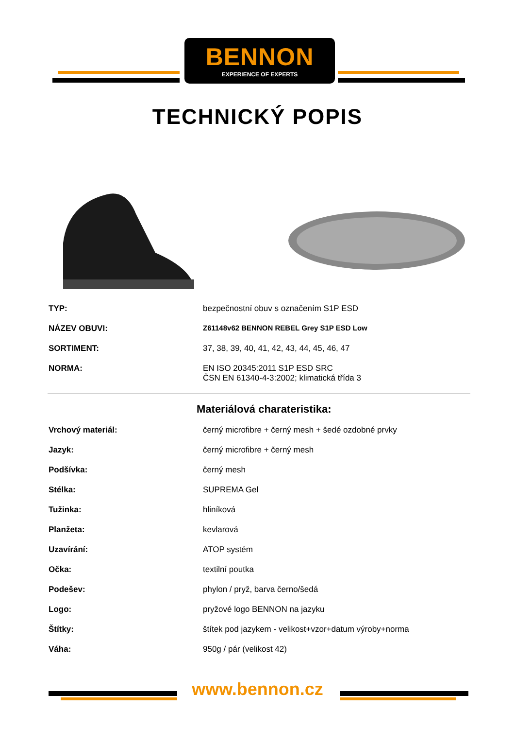BENNON
EXPERIENCE OF EXPERTS
TECHNICKÝ POPIS
| TYP: | bezpečnostní obuv s označením S1P ESD |
| NÁZEV OBUVI: | Z61148v62 BENNON REBEL Grey S1P ESD Low |
| SORTIMENT: | 37, 38, 39, 40, 41, 42, 43, 44, 45, 46, 47 |
| NORMA: | EN ISO 20345:2011 S1P ESD SRC ČSN EN 61340-4-3:2002; klimatická třída 3 |
Materiálová charateristika:
| Vrchový materiál: | černý microfibre + černý mesh + šedé ozdobné prvky |
| Jazyk: | černý microfibre + černý mesh |
| Podšívka: | černý mesh |
| Stélka: | SUPREMA Gel |
| Tužinka: | hliníková |
| Planžeta: | kevlarová |
| Uzavírání: | ATOP systém |
| Očka: | textilní poutka |
| Podešev: | phylon / pryž, barva černo/šedá |
| Logo: | pryžové logo BENNON na jazyku |
| Štítky: | štítek pod jazykem - velikost+vzor+datum výroby+norma |
| Váha: | 950g / pár (velikost 42) |
www.bennon.cz